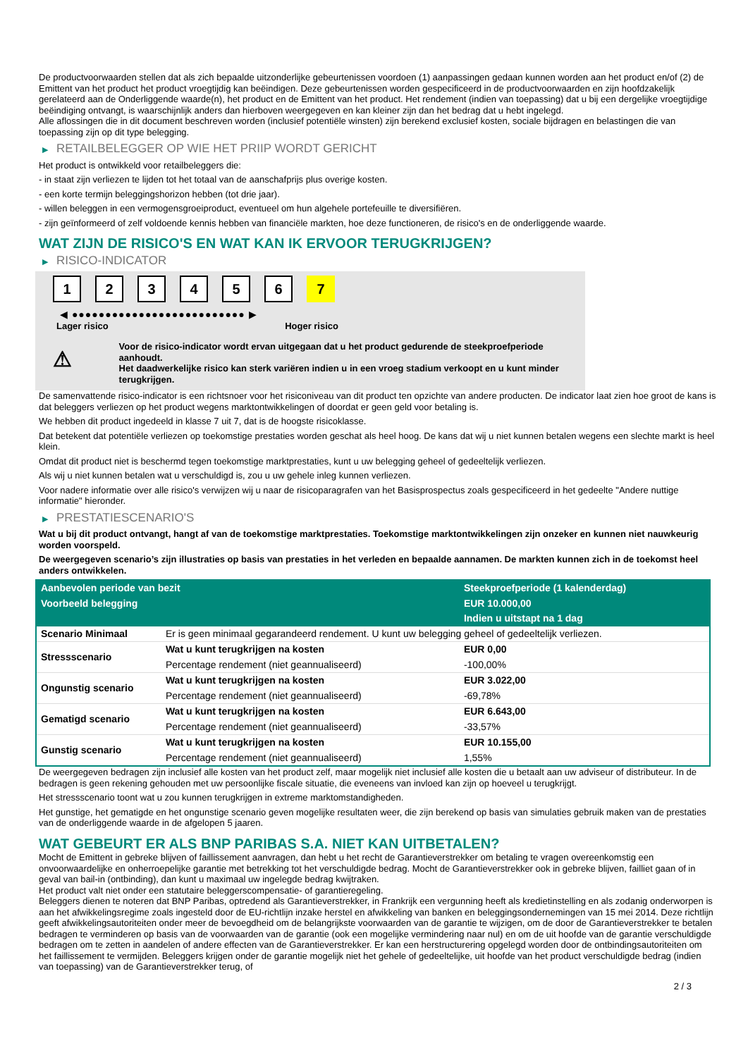De productvoorwaarden stellen dat als zich bepaalde uitzonderlijke gebeurtenissen voordoen (1) aanpassingen gedaan kunnen worden aan het product en/of (2) de Emittent van het product het product vroegtijdig kan beëindigen. Deze gebeurtenissen worden gespecificeerd in de productvoorwaarden en zijn hoofdzakelijk gerelateerd aan de Onderliggende waarde(n), het product en de Emittent van het product. Het rendement (indien van toepassing) dat u bij een dergelijke vroegtijdige beëindiging ontvangt, is waarschijnlijk anders dan hierboven weergegeven en kan kleiner zijn dan het bedrag dat u hebt ingelegd.
Alle aflossingen die in dit document beschreven worden (inclusief potentiële winsten) zijn berekend exclusief kosten, sociale bijdragen en belastingen die van toepassing zijn op dit type belegging.
▶ RETAILBELEGGER OP WIE HET PRIIP WORDT GERICHT
Het product is ontwikkeld voor retailbeleggers die:
- in staat zijn verliezen te lijden tot het totaal van de aanschafprijs plus overige kosten.
- een korte termijn beleggingshorizon hebben (tot drie jaar).
- willen beleggen in een vermogensgroeiproduct, eventueel om hun algehele portefeuille te diversifiëren.
- zijn geïnformeerd of zelf voldoende kennis hebben van financiële markten, hoe deze functioneren, de risico's en de onderliggende waarde.
WAT ZIJN DE RISICO'S EN WAT KAN IK ERVOOR TERUGKRIJGEN?
▶ RISICO-INDICATOR
1 2 3 4 5 6 7
◀ ●●●●●●●●●●●●●●●●●●●●●●●●●● ▶
Lager risico Hoger risico
⚠
Voor de risico-indicator wordt ervan uitgegaan dat u het product gedurende de steekproefperiode aanhoudt.
Het daadwerkelijke risico kan sterk variëren indien u in een vroeg stadium verkoopt en u kunt minder terugkrijgen.
De samenvattende risico-indicator is een richtsnoer voor het risiconiveau van dit product ten opzichte van andere producten. De indicator laat zien hoe groot de kans is dat beleggers verliezen op het product wegens marktontwikkelingen of doordat er geen geld voor betaling is.
We hebben dit product ingedeeld in klasse 7 uit 7, dat is de hoogste risicoklasse.
Dat betekent dat potentiële verliezen op toekomstige prestaties worden geschat als heel hoog. De kans dat wij u niet kunnen betalen wegens een slechte markt is heel klein.
Omdat dit product niet is beschermd tegen toekomstige marktprestaties, kunt u uw belegging geheel of gedeeltelijk verliezen.
Als wij u niet kunnen betalen wat u verschuldigd is, zou u uw gehele inleg kunnen verliezen.
Voor nadere informatie over alle risico's verwijzen wij u naar de risicoparagrafen van het Basisprospectus zoals gespecificeerd in het gedeelte "Andere nuttige informatie" hieronder.
▶ PRESTATIESCENARIO'S
Wat u bij dit product ontvangt, hangt af van de toekomstige marktprestaties. Toekomstige marktontwikkelingen zijn onzeker en kunnen niet nauwkeurig worden voorspeld.
De weergegeven scenario’s zijn illustraties op basis van prestaties in het verleden en bepaalde aannamen. De markten kunnen zich in de toekomst heel anders ontwikkelen.
| Aanbevolen periode van bezit | | Steekproefperiode (1 kalenderdag) |
| --- | --- | --- |
| Voorbeeld belegging | | EUR 10.000,00 |
| | | Indien u uitstapt na 1 dag |
| Scenario Minimaal | Er is geen minimaal gegarandeerd rendement. U kunt uw belegging geheel of gedeeltelijk verliezen. | |
| Stressscenario | Wat u kunt terugkrijgen na kosten | EUR 0,00 |
| | Percentage rendement (niet geannualiseerd) | -100,00% |
| Ongunstig scenario | Wat u kunt terugkrijgen na kosten | EUR 3.022,00 |
| | Percentage rendement (niet geannualiseerd) | -69,78% |
| Gematigd scenario | Wat u kunt terugkrijgen na kosten | EUR 6.643,00 |
| | Percentage rendement (niet geannualiseerd) | -33,57% |
| Gunstig scenario | Wat u kunt terugkrijgen na kosten | EUR 10.155,00 |
| | Percentage rendement (niet geannualiseerd) | 1,55% |
De weergegeven bedragen zijn inclusief alle kosten van het product zelf, maar mogelijk niet inclusief alle kosten die u betaalt aan uw adviseur of distributeur. In de bedragen is geen rekening gehouden met uw persoonlijke fiscale situatie, die eveneens van invloed kan zijn op hoeveel u terugkrijgt.
Het stressscenario toont wat u zou kunnen terugkrijgen in extreme marktomstandigheden.
Het gunstige, het gematigde en het ongunstige scenario geven mogelijke resultaten weer, die zijn berekend op basis van simulaties gebruik maken van de prestaties van de onderliggende waarde in de afgelopen 5 jaaren.
WAT GEBEURT ER ALS BNP PARIBAS S.A. NIET KAN UITBETALEN?
Mocht de Emittent in gebreke blijven of faillissement aanvragen, dan hebt u het recht de Garantieverstrekker om betaling te vragen overeenkomstig een onvoorwaardelijke en onherroepelijke garantie met betrekking tot het verschuldigde bedrag. Mocht de Garantieverstrekker ook in gebreke blijven, failliet gaan of in geval van bail-in (ontbinding), dan kunt u maximaal uw ingelegde bedrag kwijtraken.
Het product valt niet onder een statutaire beleggerscompensatie- of garantieregeling.
Beleggers dienen te noteren dat BNP Paribas, optredend als Garantieverstrekker, in Frankrijk een vergunning heeft als kredietinstelling en als zodanig onderworpen is aan het afwikkelingsregime zoals ingesteld door de EU-richtlijn inzake herstel en afwikkeling van banken en beleggingsondernemingen van 15 mei 2014. Deze richtlijn geeft afwikkelingsautoriteiten onder meer de bevoegdheid om de belangrijkste voorwaarden van de garantie te wijzigen, om de door de Garantieverstrekker te betalen bedragen te verminderen op basis van de voorwaarden van de garantie (ook een mogelijke vermindering naar nul) en om de uit hoofde van de garantie verschuldigde bedragen om te zetten in aandelen of andere effecten van de Garantieverstrekker. Er kan een herstructurering opgelegd worden door de ontbindingsautoriteiten om het faillissement te vermijden. Beleggers krijgen onder de garantie mogelijk niet het gehele of gedeeltelijke, uit hoofde van het product verschuldigde bedrag (indien van toepassing) van de Garantieverstrekker terug, of
2 / 3